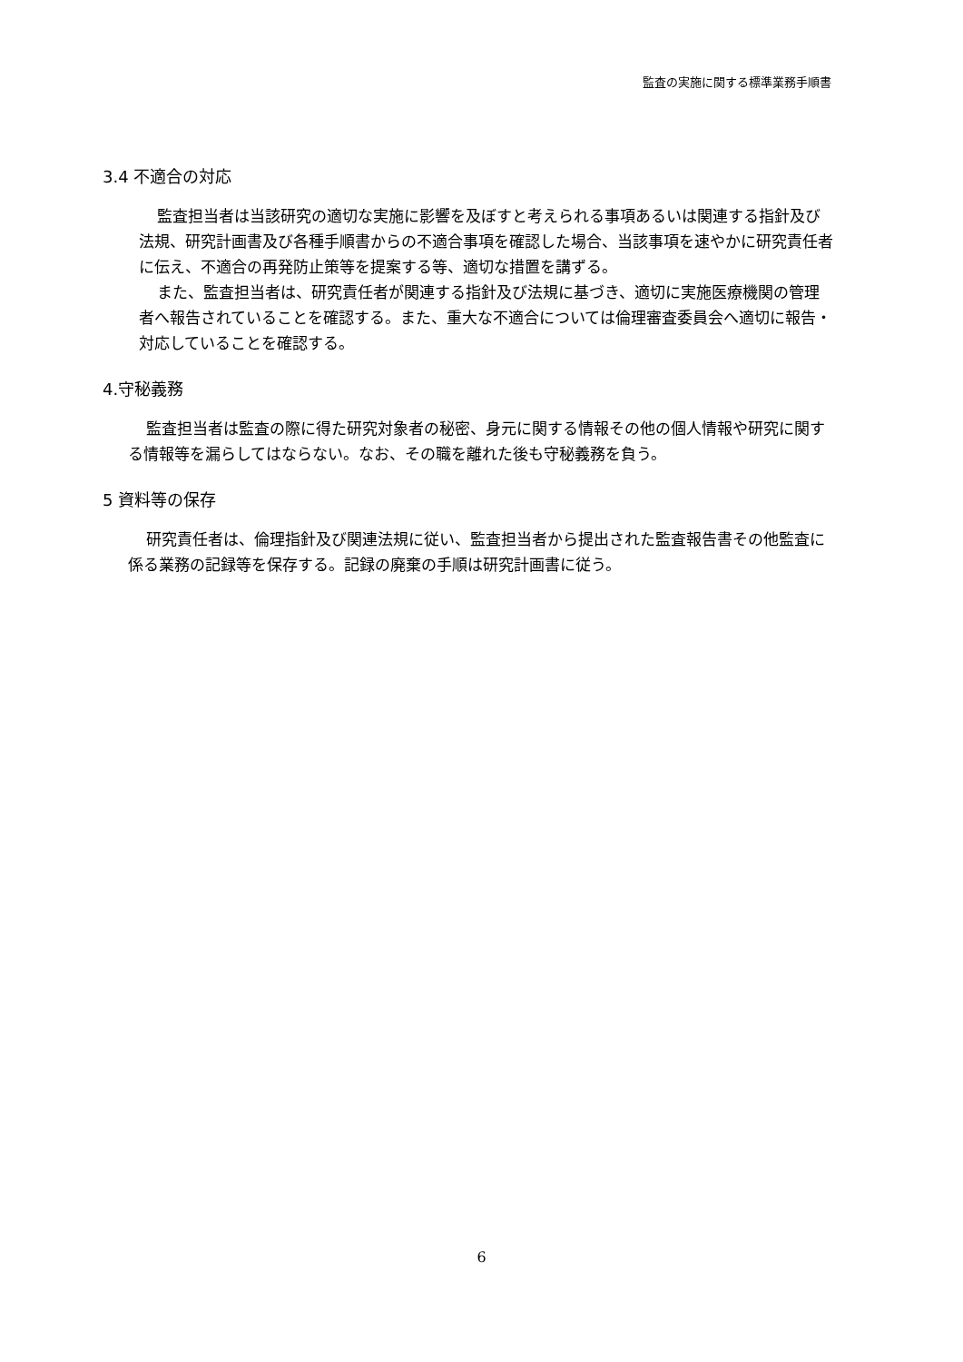監査の実施に関する標準業務手順書
3.4 不適合の対応
監査担当者は当該研究の適切な実施に影響を及ぼすと考えられる事項あるいは関連する指針及び法規、研究計画書及び各種手順書からの不適合事項を確認した場合、当該事項を速やかに研究責任者に伝え、不適合の再発防止策等を提案する等、適切な措置を講ずる。
また、監査担当者は、研究責任者が関連する指針及び法規に基づき、適切に実施医療機関の管理者へ報告されていることを確認する。また、重大な不適合については倫理審査委員会へ適切に報告・対応していることを確認する。
4.守秘義務
監査担当者は監査の際に得た研究対象者の秘密、身元に関する情報その他の個人情報や研究に関する情報等を漏らしてはならない。なお、その職を離れた後も守秘義務を負う。
5 資料等の保存
研究責任者は、倫理指針及び関連法規に従い、監査担当者から提出された監査報告書その他監査に係る業務の記録等を保存する。記録の廃棄の手順は研究計画書に従う。
6